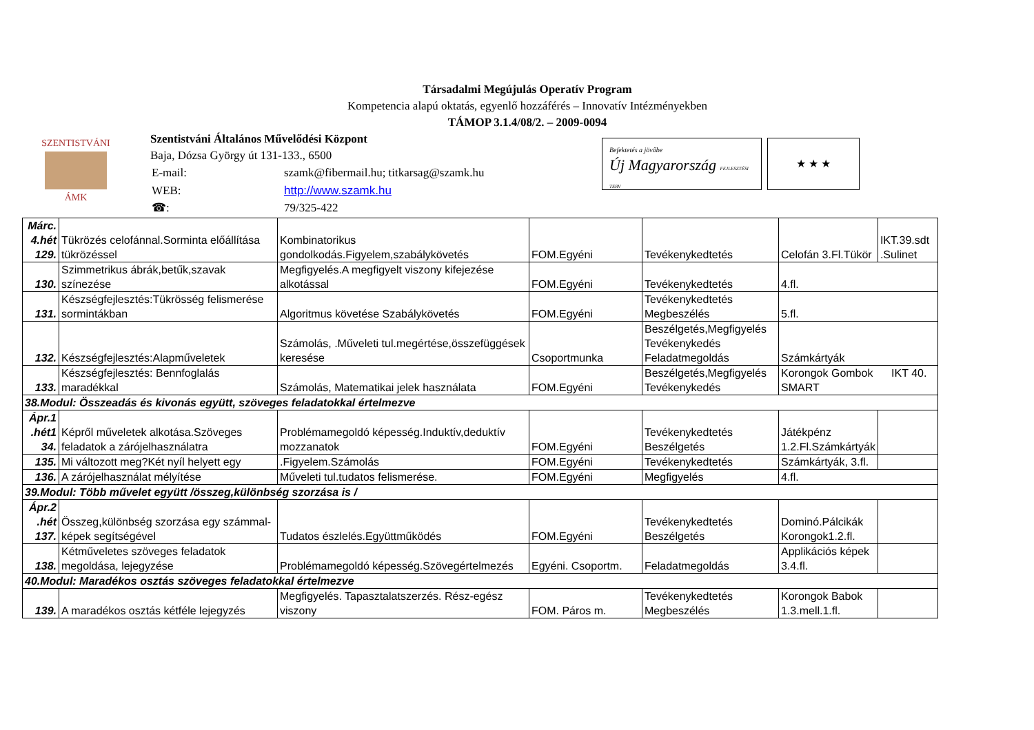Társadalmi Megújulás Operatív Program
Kompetencia alapú oktatás, egyenlő hozzáférés – Innovatív Intézményekben
TÁMOP 3.1.4/08/2. – 2009-0094
SZENTISTVÁNI
ÁMK
Szentistváni Általános Művelődési Központ
Baja, Dózsa György út 131-133., 6500
| E-mail: | szamk@fibermail.hu; titkarsag@szamk.hu |
| WEB: | http://www.szamk.hu |
| ☎: | 79/325-422 |
Befektetés a jövőbe
Új Magyarország FEJLESZTÉSI TERV
★ ★ ★
| Márc. 4.hét 129. | Tükrözés celofánnal.Sorminta előállítása tükrözéssel | Kombinatorikus gondolkodás.Figyelem,szabálykövetés | FOM.Egyéni | Tevékenykedtetés | Celofán 3.Fl.Tükör | IKT.39.sdt .Sulinet |
| 130. | Szimmetrikus ábrák,betűk,szavak színezése | Megfigyelés.A megfigyelt viszony kifejezése alkotással | FOM.Egyéni | Tevékenykedtetés | 4.fl. | |
| 131. | Készségfejlesztés:Tükrösség felismerése sormintákban | Algoritmus követése Szabálykövetés | FOM.Egyéni | Tevékenykedtetés Megbeszélés | 5.fl. | |
| 132. | Készségfejlesztés:Alapműveletek | Számolás, .Műveleti tul.megértése,összefüggések keresése | Csoportmunka | Beszélgetés,Megfigyelés Tevékenykedés Feladatmegoldás | Számkártyák | |
| 133. | Készségfejlesztés: Bennfoglalás maradékkal | Számolás, Matematikai jelek használata | FOM.Egyéni | Beszélgetés,Megfigyelés Tevékenykedés | Korongok Gombok IKT 40. SMART | |
| 38.Modul: Összeadás és kivonás együtt, szöveges feladatokkal értelmezve | | | | | | |
| Ápr.1 .hét1 34. | Képről műveletek alkotása.Szöveges feladatok a zárójelhasználatra | Problémamegoldó képesség.Induktív,deduktív mozzanatok | FOM.Egyéni | Tevékenykedtetés Beszélgetés | Játékpénz 1.2.Fl.Számkártyák | |
| 135. | Mi változott meg?Két nyíl helyett egy | .Figyelem.Számolás | FOM.Egyéni | Tevékenykedtetés | Számkártyák, 3.fl. | |
| 136. | A zárójelhasználat mélyítése | Műveleti tul.tudatos felismerése. | FOM.Egyéni | Megfigyelés | 4.fl. | |
| 39.Modul: Több művelet együtt /összeg,különbség szorzása is / | | | | | | |
| Ápr.2 .hét 137. | Összeg,különbség szorzása egy számmal- képek segítségével | Tudatos észlelés.Együttműködés | FOM.Egyéni | Tevékenykedtetés Beszélgetés | Dominó.Pálcikák Korongok1.2.fl. | |
| 138. | Kétműveletes szöveges feladatok megoldása, lejegyzése | Problémamegoldó képesség.Szövegértelmezés | Egyéni. Csoportm. | Feladatmegoldás | Applikációs képek 3.4.fl. | |
| 40.Modul: Maradékos osztás szöveges feladatokkal értelmezve | | | | | | |
| 139. | A maradékos osztás kétféle lejegyzés | Megfigyelés. Tapasztalatszerzés. Rész-egész viszony | FOM. Páros m. | Tevékenykedtetés Megbeszélés | Korongok Babok 1.3.mell.1.fl. | |